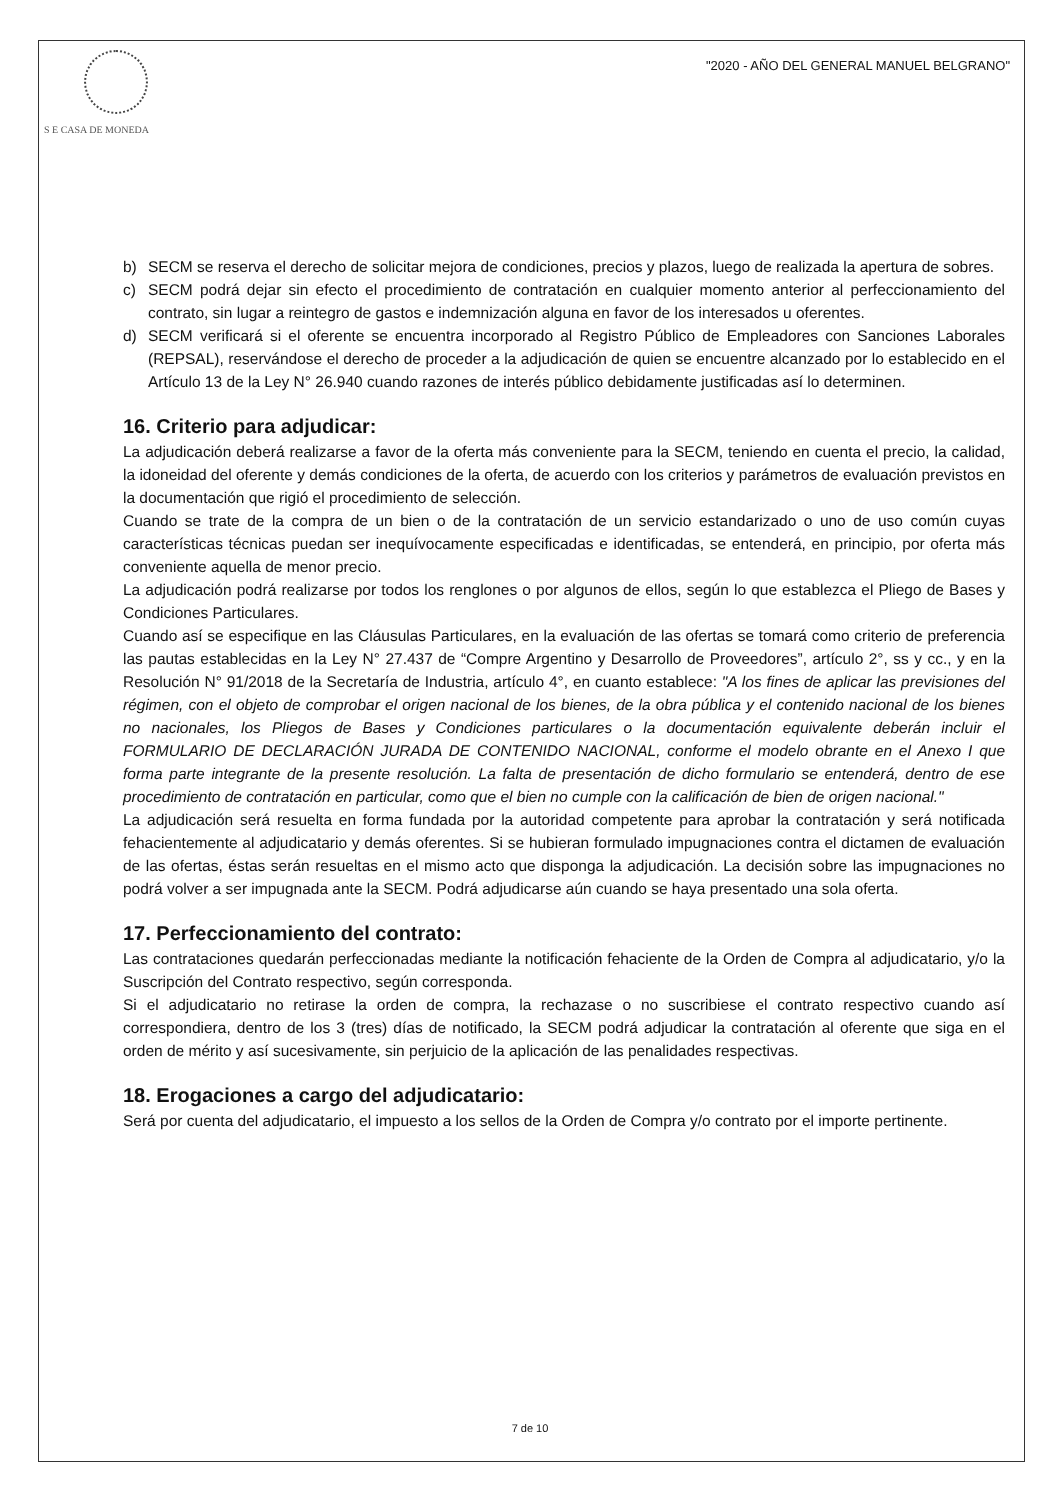S E CASA DE MONEDA
"2020 - AÑO DEL GENERAL MANUEL BELGRANO"
b) SECM se reserva el derecho de solicitar mejora de condiciones, precios y plazos, luego de realizada la apertura de sobres.
c) SECM podrá dejar sin efecto el procedimiento de contratación en cualquier momento anterior al perfeccionamiento del contrato, sin lugar a reintegro de gastos e indemnización alguna en favor de los interesados u oferentes.
d) SECM verificará si el oferente se encuentra incorporado al Registro Público de Empleadores con Sanciones Laborales (REPSAL), reservándose el derecho de proceder a la adjudicación de quien se encuentre alcanzado por lo establecido en el Artículo 13 de la Ley N° 26.940 cuando razones de interés público debidamente justificadas así lo determinen.
16. Criterio para adjudicar:
La adjudicación deberá realizarse a favor de la oferta más conveniente para la SECM, teniendo en cuenta el precio, la calidad, la idoneidad del oferente y demás condiciones de la oferta, de acuerdo con los criterios y parámetros de evaluación previstos en la documentación que rigió el procedimiento de selección.
Cuando se trate de la compra de un bien o de la contratación de un servicio estandarizado o uno de uso común cuyas características técnicas puedan ser inequívocamente especificadas e identificadas, se entenderá, en principio, por oferta más conveniente aquella de menor precio.
La adjudicación podrá realizarse por todos los renglones o por algunos de ellos, según lo que establezca el Pliego de Bases y Condiciones Particulares.
Cuando así se especifique en las Cláusulas Particulares, en la evaluación de las ofertas se tomará como criterio de preferencia las pautas establecidas en la Ley N° 27.437 de “Compre Argentino y Desarrollo de Proveedores”, artículo 2°, ss y cc., y en la Resolución N° 91/2018 de la Secretaría de Industria, artículo 4°, en cuanto establece: "A los fines de aplicar las previsiones del régimen, con el objeto de comprobar el origen nacional de los bienes, de la obra pública y el contenido nacional de los bienes no nacionales, los Pliegos de Bases y Condiciones particulares o la documentación equivalente deberán incluir el FORMULARIO DE DECLARACIÓN JURADA DE CONTENIDO NACIONAL, conforme el modelo obrante en el Anexo I que forma parte integrante de la presente resolución. La falta de presentación de dicho formulario se entenderá, dentro de ese procedimiento de contratación en particular, como que el bien no cumple con la calificación de bien de origen nacional."
La adjudicación será resuelta en forma fundada por la autoridad competente para aprobar la contratación y será notificada fehacientemente al adjudicatario y demás oferentes. Si se hubieran formulado impugnaciones contra el dictamen de evaluación de las ofertas, éstas serán resueltas en el mismo acto que disponga la adjudicación. La decisión sobre las impugnaciones no podrá volver a ser impugnada ante la SECM. Podrá adjudicarse aún cuando se haya presentado una sola oferta.
17. Perfeccionamiento del contrato:
Las contrataciones quedarán perfeccionadas mediante la notificación fehaciente de la Orden de Compra al adjudicatario, y/o la Suscripción del Contrato respectivo, según corresponda.
Si el adjudicatario no retirase la orden de compra, la rechazase o no suscribiese el contrato respectivo cuando así correspondiera, dentro de los 3 (tres) días de notificado, la SECM podrá adjudicar la contratación al oferente que siga en el orden de mérito y así sucesivamente, sin perjuicio de la aplicación de las penalidades respectivas.
18. Erogaciones a cargo del adjudicatario:
Será por cuenta del adjudicatario, el impuesto a los sellos de la Orden de Compra y/o contrato por el importe pertinente.
7 de 10